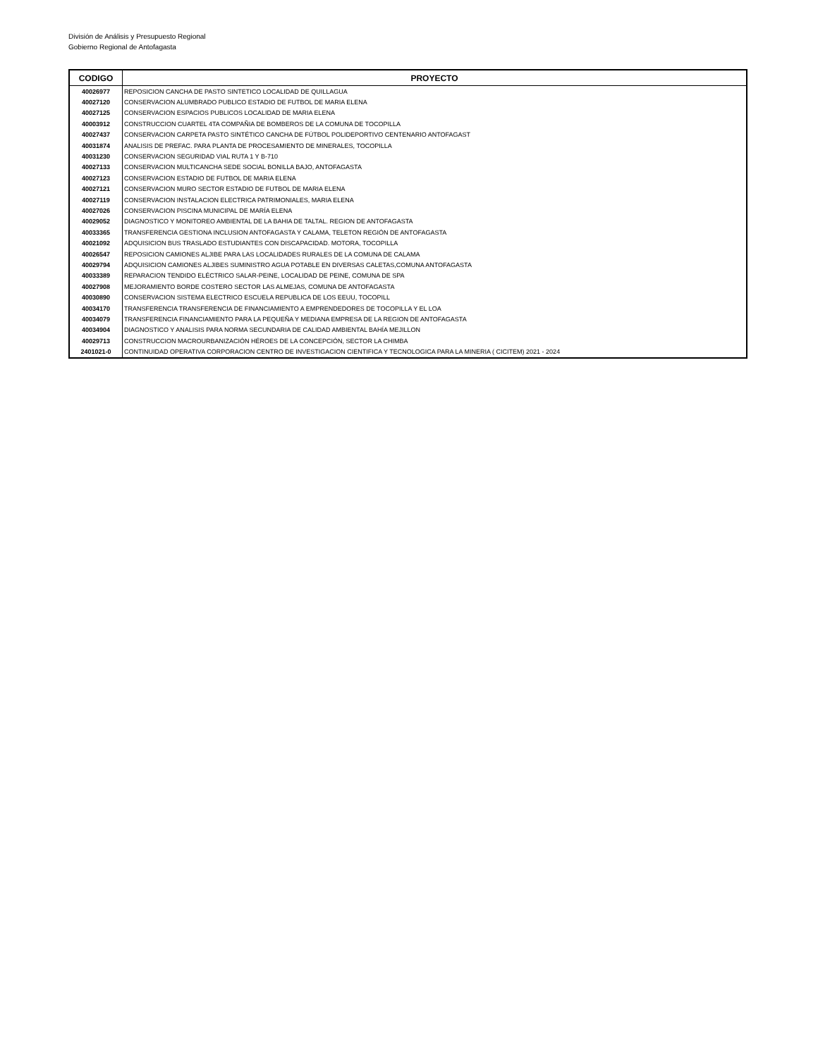División de Análisis y Presupuesto Regional
Gobierno Regional de Antofagasta
| CODIGO | PROYECTO |
| --- | --- |
| 40026977 | REPOSICION CANCHA DE PASTO SINTETICO LOCALIDAD DE QUILLAGUA |
| 40027120 | CONSERVACION ALUMBRADO PUBLICO ESTADIO DE FUTBOL DE MARIA ELENA |
| 40027125 | CONSERVACION ESPACIOS PUBLICOS LOCALIDAD DE MARIA ELENA |
| 40003912 | CONSTRUCCION CUARTEL 4TA COMPAÑIA DE BOMBEROS DE LA COMUNA DE TOCOPILLA |
| 40027437 | CONSERVACION CARPETA PASTO SINTÉTICO CANCHA DE FÚTBOL POLIDEPORTIVO CENTENARIO ANTOFAGAST |
| 40031874 | ANALISIS DE PREFAC. PARA PLANTA DE PROCESAMIENTO DE MINERALES, TOCOPILLA |
| 40031230 | CONSERVACION SEGURIDAD VIAL RUTA 1 Y B-710 |
| 40027133 | CONSERVACION MULTICANCHA SEDE SOCIAL BONILLA BAJO, ANTOFAGASTA |
| 40027123 | CONSERVACION ESTADIO DE FUTBOL DE MARIA ELENA |
| 40027121 | CONSERVACION MURO SECTOR ESTADIO DE FUTBOL DE MARIA ELENA |
| 40027119 | CONSERVACION INSTALACION ELECTRICA PATRIMONIALES, MARIA ELENA |
| 40027026 | CONSERVACION PISCINA MUNICIPAL DE MARÍA ELENA |
| 40029052 | DIAGNOSTICO Y MONITOREO AMBIENTAL DE LA BAHIA DE TALTAL. REGION DE ANTOFAGASTA |
| 40033365 | TRANSFERENCIA GESTIONA INCLUSION ANTOFAGASTA Y CALAMA, TELETON REGIÓN DE ANTOFAGASTA |
| 40021092 | ADQUISICION BUS TRASLADO ESTUDIANTES CON DISCAPACIDAD. MOTORA, TOCOPILLA |
| 40026547 | REPOSICION CAMIONES ALJIBE PARA LAS LOCALIDADES RURALES DE LA COMUNA DE CALAMA |
| 40029794 | ADQUISICION CAMIONES ALJIBES SUMINISTRO AGUA POTABLE EN DIVERSAS CALETAS,COMUNA ANTOFAGASTA |
| 40033389 | REPARACION TENDIDO ELÉCTRICO SALAR-PEINE, LOCALIDAD DE PEINE, COMUNA DE SPA |
| 40027908 | MEJORAMIENTO BORDE COSTERO SECTOR LAS ALMEJAS, COMUNA DE ANTOFAGASTA |
| 40030890 | CONSERVACION SISTEMA ELECTRICO ESCUELA REPUBLICA DE LOS EEUU, TOCOPILL |
| 40034170 | TRANSFERENCIA TRANSFERENCIA DE FINANCIAMIENTO A EMPRENDEDORES DE TOCOPILLA Y EL LOA |
| 40034079 | TRANSFERENCIA FINANCIAMIENTO PARA LA PEQUEÑA Y MEDIANA EMPRESA DE LA REGION DE ANTOFAGASTA |
| 40034904 | DIAGNOSTICO Y ANALISIS PARA NORMA SECUNDARIA DE CALIDAD AMBIENTAL BAHÍA MEJILLON |
| 40029713 | CONSTRUCCION MACROURBANIZACIÓN HÉROES DE LA CONCEPCIÓN, SECTOR LA CHIMBA |
| 2401021-0 | CONTINUIDAD OPERATIVA CORPORACION CENTRO DE INVESTIGACION CIENTIFICA Y TECNOLOGICA PARA LA MINERIA ( CICITEM) 2021 - 2024 |